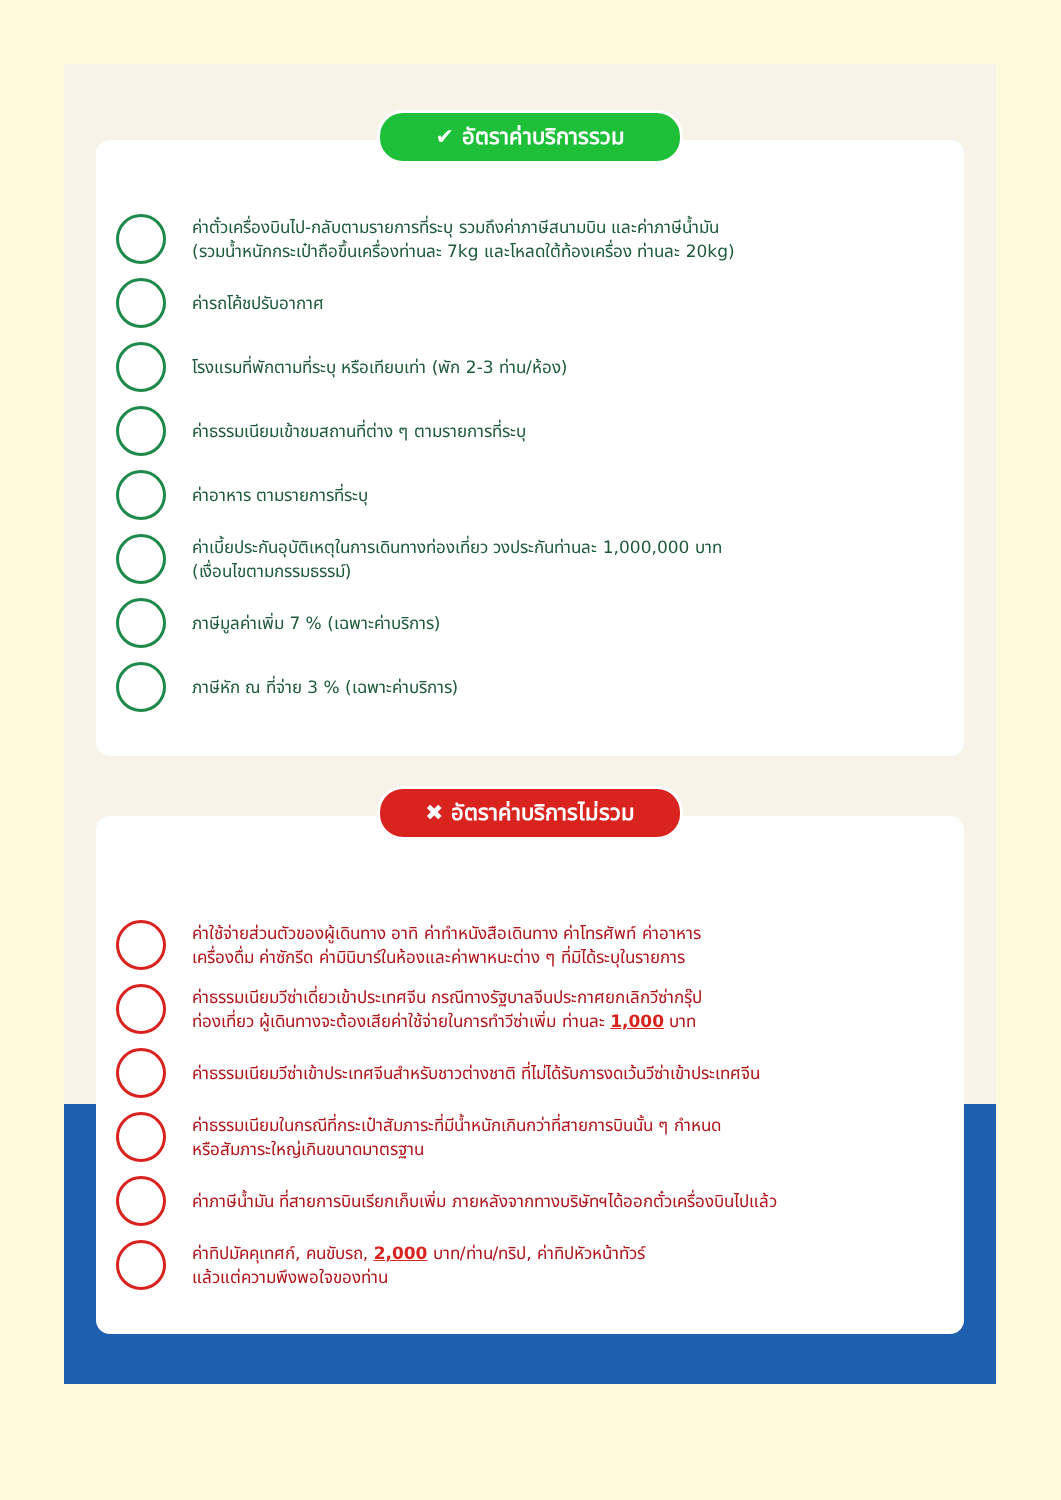✔ อัตราค่าบริการรวม
ค่าตั๋วเครื่องบินไป-กลับตามรายการที่ระบุ รวมถึงค่าภาษีสนามบิน และค่าภาษีน้ำมัน
(รวมน้ำหนักกระเป๋าถือขึ้นเครื่องท่านละ 7kg และโหลดใต้ท้องเครื่อง ท่านละ 20kg)
ค่ารถโค้ชปรับอากาศ
โรงแรมที่พักตามที่ระบุ หรือเทียบเท่า (พัก 2-3 ท่าน/ห้อง)
ค่าธรรมเนียมเข้าชมสถานที่ต่าง ๆ ตามรายการที่ระบุ
ค่าอาหาร ตามรายการที่ระบุ
ค่าเบี้ยประกันอุบัติเหตุในการเดินทางท่องเที่ยว วงประกันท่านละ 1,000,000 บาท
(เงื่อนไขตามกรรมธรรม์)
ภาษีมูลค่าเพิ่ม 7 % (เฉพาะค่าบริการ)
ภาษีหัก ณ ที่จ่าย 3 % (เฉพาะค่าบริการ)
✖ อัตราค่าบริการไม่รวม
ค่าใช้จ่ายส่วนตัวของผู้เดินทาง อาทิ ค่าทำหนังสือเดินทาง ค่าโทรศัพท์ ค่าอาหาร
เครื่องดื่ม ค่าซักรีด ค่ามินิบาร์ในห้องและค่าพาหนะต่าง ๆ ที่มิได้ระบุในรายการ
ค่าธรรมเนียมวีซ่าเดี่ยวเข้าประเทศจีน กรณีทางรัฐบาลจีนประกาศยกเลิกวีซ่ากรุ๊ป
ท่องเที่ยว ผู้เดินทางจะต้องเสียค่าใช้จ่ายในการทำวีซ่าเพิ่ม ท่านละ 1,000 บาท
ค่าธรรมเนียมวีซ่าเข้าประเทศจีนสำหรับชาวต่างชาติ ที่ไม่ได้รับการงดเว้นวีซ่าเข้าประเทศจีน
ค่าธรรมเนียมในกรณีที่กระเป๋าสัมภาระที่มีน้ำหนักเกินกว่าที่สายการบินนั้น ๆ กำหนด
หรือสัมภาระใหญ่เกินขนาดมาตรฐาน
ค่าภาษีน้ำมัน ที่สายการบินเรียกเก็บเพิ่ม ภายหลังจากทางบริษัทฯได้ออกตั๋วเครื่องบินไปแล้ว
ค่าทิปมัคคุเทศก์, คนขับรถ, 2,000 บาท/ท่าน/ทริป, ค่าทิปหัวหน้าทัวร์
แล้วแต่ความพึงพอใจของท่าน